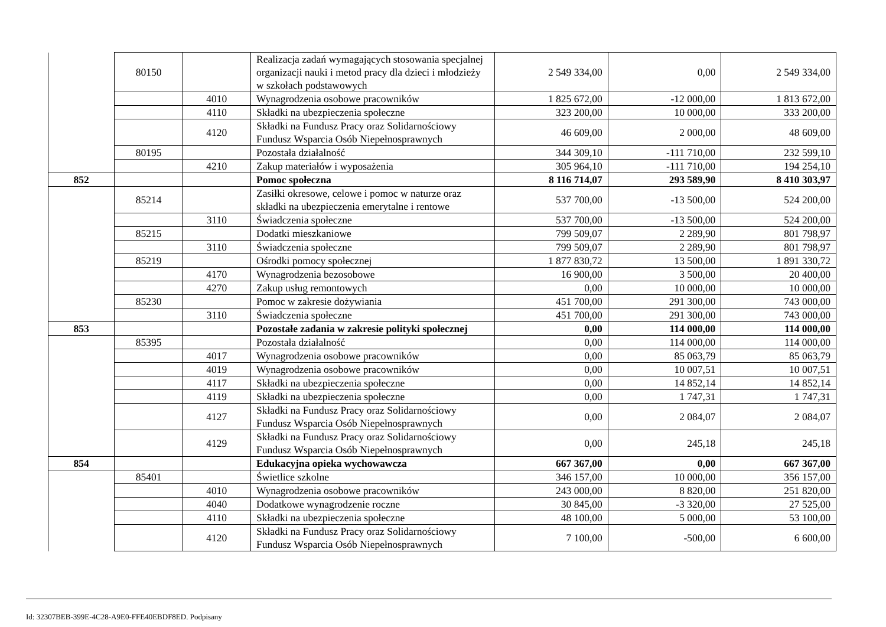| | 80150 | | Realizacja zadań wymagających stosowania specjalnej organizacji nauki i metod pracy dla dzieci i młodzieży w szkołach podstawowych | 2 549 334,00 | 0,00 | 2 549 334,00 |
| | | 4010 | Wynagrodzenia osobowe pracowników | 1 825 672,00 | -12 000,00 | 1 813 672,00 |
| | | 4110 | Składki na ubezpieczenia społeczne | 323 200,00 | 10 000,00 | 333 200,00 |
| | | 4120 | Składki na Fundusz Pracy oraz Solidarnościowy Fundusz Wsparcia Osób Niepełnosprawnych | 46 609,00 | 2 000,00 | 48 609,00 |
| | 80195 | | Pozostała działalność | 344 309,10 | -111 710,00 | 232 599,10 |
| | | 4210 | Zakup materiałów i wyposażenia | 305 964,10 | -111 710,00 | 194 254,10 |
| 852 | | | Pomoc społeczna | 8 116 714,07 | 293 589,90 | 8 410 303,97 |
| | 85214 | | Zasiłki okresowe, celowe i pomoc w naturze oraz składki na ubezpieczenia emerytalne i rentowe | 537 700,00 | -13 500,00 | 524 200,00 |
| | | 3110 | Świadczenia społeczne | 537 700,00 | -13 500,00 | 524 200,00 |
| | 85215 | | Dodatki mieszkaniowe | 799 509,07 | 2 289,90 | 801 798,97 |
| | | 3110 | Świadczenia społeczne | 799 509,07 | 2 289,90 | 801 798,97 |
| | 85219 | | Ośrodki pomocy społecznej | 1 877 830,72 | 13 500,00 | 1 891 330,72 |
| | | 4170 | Wynagrodzenia bezosobowe | 16 900,00 | 3 500,00 | 20 400,00 |
| | | 4270 | Zakup usług remontowych | 0,00 | 10 000,00 | 10 000,00 |
| | 85230 | | Pomoc w zakresie dożywiania | 451 700,00 | 291 300,00 | 743 000,00 |
| | | 3110 | Świadczenia społeczne | 451 700,00 | 291 300,00 | 743 000,00 |
| 853 | | | Pozostałe zadania w zakresie polityki społecznej | 0,00 | 114 000,00 | 114 000,00 |
| | 85395 | | Pozostała działalność | 0,00 | 114 000,00 | 114 000,00 |
| | | 4017 | Wynagrodzenia osobowe pracowników | 0,00 | 85 063,79 | 85 063,79 |
| | | 4019 | Wynagrodzenia osobowe pracowników | 0,00 | 10 007,51 | 10 007,51 |
| | | 4117 | Składki na ubezpieczenia społeczne | 0,00 | 14 852,14 | 14 852,14 |
| | | 4119 | Składki na ubezpieczenia społeczne | 0,00 | 1 747,31 | 1 747,31 |
| | | 4127 | Składki na Fundusz Pracy oraz Solidarnościowy Fundusz Wsparcia Osób Niepełnosprawnych | 0,00 | 2 084,07 | 2 084,07 |
| | | 4129 | Składki na Fundusz Pracy oraz Solidarnościowy Fundusz Wsparcia Osób Niepełnosprawnych | 0,00 | 245,18 | 245,18 |
| 854 | | | Edukacyjna opieka wychowawcza | 667 367,00 | 0,00 | 667 367,00 |
| | 85401 | | Świetlice szkolne | 346 157,00 | 10 000,00 | 356 157,00 |
| | | 4010 | Wynagrodzenia osobowe pracowników | 243 000,00 | 8 820,00 | 251 820,00 |
| | | 4040 | Dodatkowe wynagrodzenie roczne | 30 845,00 | -3 320,00 | 27 525,00 |
| | | 4110 | Składki na ubezpieczenia społeczne | 48 100,00 | 5 000,00 | 53 100,00 |
| | | 4120 | Składki na Fundusz Pracy oraz Solidarnościowy Fundusz Wsparcia Osób Niepełnosprawnych | 7 100,00 | -500,00 | 6 600,00 |
Id: 32307BEB-399E-4C28-A9E0-FFE40EBDF8ED. Podpisany